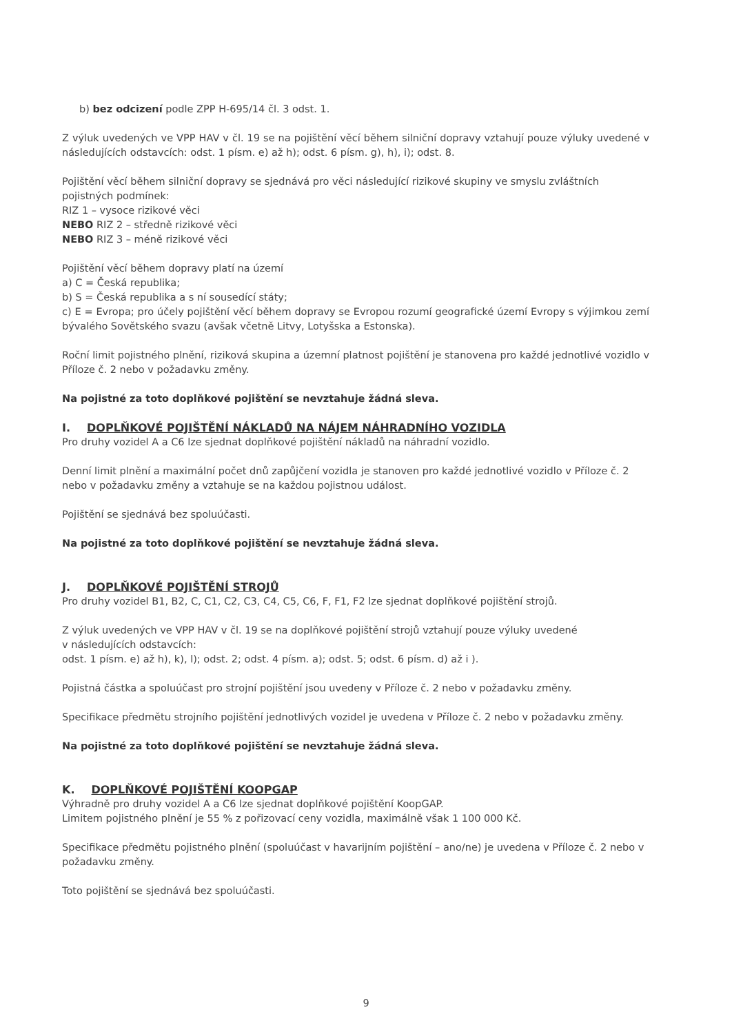b) bez odcizení podle ZPP H-695/14 čl. 3 odst. 1.
Z výluk uvedených ve VPP HAV v čl. 19 se na pojištění věcí během silniční dopravy vztahují pouze výluky uvedené v následujících odstavcích: odst. 1 písm. e) až h); odst. 6 písm. g), h), i); odst. 8.
Pojištění věcí během silniční dopravy se sjednává pro věci následující rizikové skupiny ve smyslu zvláštních pojistných podmínek:
RIZ 1 – vysoce rizikové věci
NEBO RIZ 2 – středně rizikové věci
NEBO RIZ 3 – méně rizikové věci
Pojištění věcí během dopravy platí na území
a) C = Česká republika;
b) S = Česká republika a s ní sousedící státy;
c) E = Evropa; pro účely pojištění věcí během dopravy se Evropou rozumí geografické území Evropy s výjimkou zemí bývalého Sovětského svazu (avšak včetně Litvy, Lotyšska a Estonska).
Roční limit pojistného plnění, riziková skupina a územní platnost pojištění je stanovena pro každé jednotlivé vozidlo v Příloze č. 2 nebo v požadavku změny.
Na pojistné za toto doplňkové pojištění se nevztahuje žádná sleva.
I. DOPLŇKOVÉ POJIŠTĚNÍ NÁKLADŮ NA NÁJEM NÁHRADNÍHO VOZIDLA
Pro druhy vozidel A a C6 lze sjednat doplňkové pojištění nákladů na náhradní vozidlo.
Denní limit plnění a maximální počet dnů zapůjčení vozidla je stanoven pro každé jednotlivé vozidlo v Příloze č. 2 nebo v požadavku změny a vztahuje se na každou pojistnou událost.
Pojištění se sjednává bez spoluúčasti.
Na pojistné za toto doplňkové pojištění se nevztahuje žádná sleva.
J. DOPLŇKOVÉ POJIŠTĚNÍ STROJŮ
Pro druhy vozidel B1, B2, C, C1, C2, C3, C4, C5, C6, F, F1, F2 lze sjednat doplňkové pojištění strojů.
Z výluk uvedených ve VPP HAV v čl. 19 se na doplňkové pojištění strojů vztahují pouze výluky uvedené
v následujících odstavcích:
odst. 1 písm. e) až h), k), l); odst. 2; odst. 4 písm. a); odst. 5; odst. 6 písm. d) až i ).
Pojistná částka a spoluúčast pro strojní pojištění jsou uvedeny v Příloze č. 2 nebo v požadavku změny.
Specifikace předmětu strojního pojištění jednotlivých vozidel je uvedena v Příloze č. 2 nebo v požadavku změny.
Na pojistné za toto doplňkové pojištění se nevztahuje žádná sleva.
K. DOPLŇKOVÉ POJIŠTĚNÍ KOOPGAP
Výhradně pro druhy vozidel A a C6 lze sjednat doplňkové pojištění KoopGAP.
Limitem pojistného plnění je 55 % z pořizovací ceny vozidla, maximálně však 1 100 000 Kč.
Specifikace předmětu pojistného plnění (spoluúčast v havarijním pojištění – ano/ne) je uvedena v Příloze č. 2 nebo v požadavku změny.
Toto pojištění se sjednává bez spoluúčasti.
9